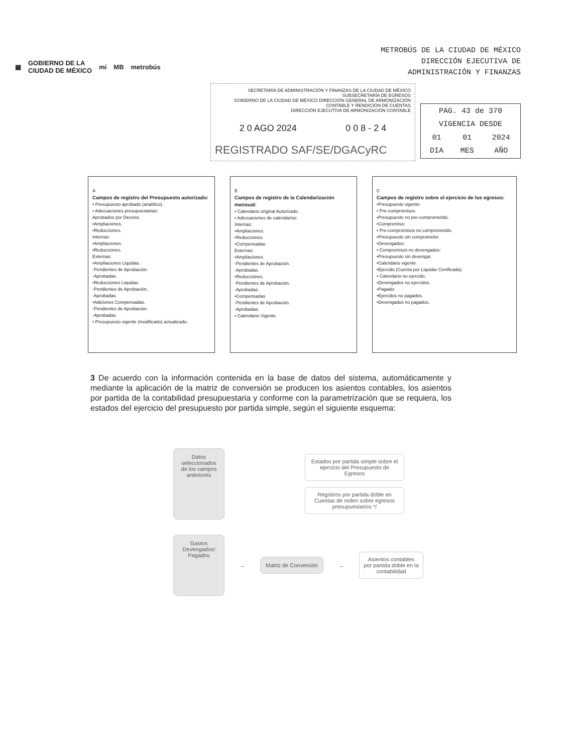▦ GOBIERNO DE LA
CIUDAD DE MÉXICO mi MB metrobús
METROBÚS DE LA CIUDAD DE MÉXICO
DIRECCIÓN EJECUTIVA DE
ADMINISTRACIÓN Y FINANZAS
SECRETARÍA DE ADMINISTRACIÓN Y FINANZAS DE LA CIUDAD DE MÉXICO
SUBSECRETARÍA DE EGRESOS
GOBIERNO DE LA CIUDAD DE MÉXICO DIRECCIÓN GENERAL DE ARMONIZACIÓN CONTABLE Y RENDICIÓN DE CUENTAS
DIRECCIÓN EJECUTIVA DE ARMONIZACIÓN CONTABLE
2 0 AGO 2024 0 0 8 - 2 4
REGISTRADO SAF/SE/DGACyRC
| PAG. 43 de 370 | | |
| VIGENCIA DESDE | | |
| 01 | 01 | 2024 |
| DIA | MES | AÑO |
A
Campos de registro del Presupuesto autorizado:
• Presupuesto aprobado (analítico).
• Adecuaciones presupuestarias:
Aprobados por Decreto.
•Ampliaciones.
•Reducciones.
Internas:
•Ampliaciones.
•Reducciones.
Externas:
•Ampliaciones Liquidas.
-Pendientes de Aprobación.
-Aprobadas.
•Reducciones Liquidas.
-Pendientes de Aprobación.
-Aprobadas.
•Adiciones Compensadas.
-Pendientes de Aprobación.
-Aprobadas.
• Presupuesto vigente (modificado) actualizado.
B
Campos de registro de la Calendarización mensual:
• Calendario original Autorizado.
• Adecuaciones de calendarios:
Internas:
•Ampliaciones.
•Reducciones.
•Compensadas.
Externas:
•Ampliaciones.
-Pendientes de Aprobación.
-Aprobadas.
•Reducciones.
-Pendientes de Aprobación.
-Aprobadas.
•Compensadas
-Pendientes de Aprobación.
-Aprobadas.
• Calendario Vigente.
C
Campos de registro sobre el ejercicio de los egresos:
•Presupuesto vigente:
• Pre-compromisos.
•Presupuesto no pre-comprometido.
•Compromiso:
• Pre-compromisos no comprometido.
•Presupuesto sin comprometer.
•Devengados:
• Compromisos no devengados:
•Presupuesto sin devengar.
•Calendario vigente.
•Ejercido (Cuenta por Liquidar Certificada):
• Calendario no ejercido.
•Devengados no ejercidos.
•Pagado:
•Ejercidos no pagados.
•Devengados no pagados.
3 De acuerdo con la información contenida en la base de datos del sistema, automáticamente y mediante la aplicación de la matriz de conversión se producen los asientos contables, los asientos por partida de la contabilidad presupuestaria y conforme con la parametrización que se requiera, los estados del ejercicio del presupuesto por partida simple, según el siguiente esquema:
Datos seleccionados de los campos anteriores
Estados por partida simple sobre el ejercicio del Presupuesto de Egresos
Registros por partida doble en Cuentas de orden sobre egresos presupuestarios */
Gastos Devengados/ Pagados
→
Matriz de Conversión
→
Asientos contables por partida doble en la contabilidad